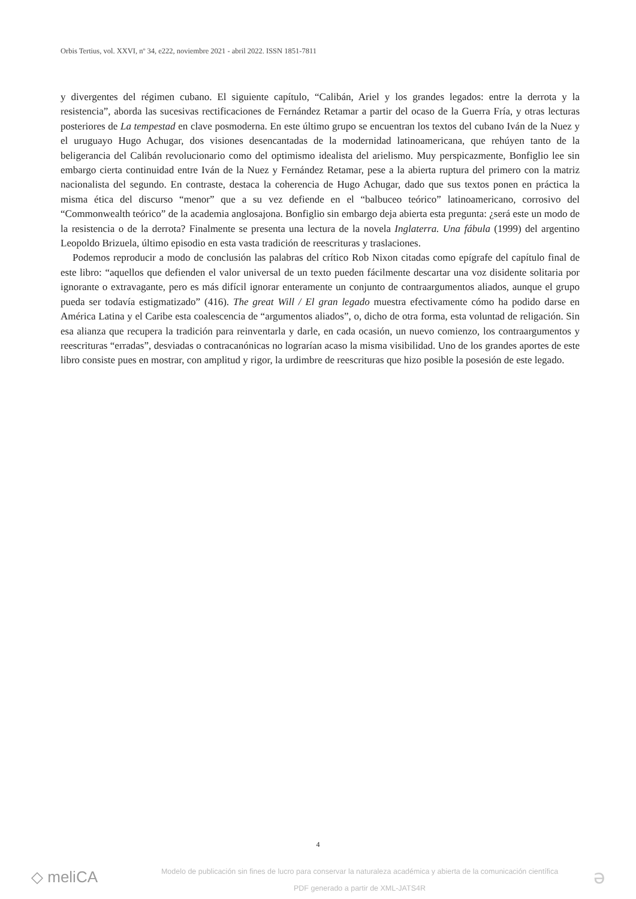Orbis Tertius, vol. XXVI, nº 34, e222, noviembre 2021 - abril 2022. ISSN 1851-7811
y divergentes del régimen cubano. El siguiente capítulo, “Calibán, Ariel y los grandes legados: entre la derrota y la resistencia”, aborda las sucesivas rectificaciones de Fernández Retamar a partir del ocaso de la Guerra Fría, y otras lecturas posteriores de La tempestad en clave posmoderna. En este último grupo se encuentran los textos del cubano Iván de la Nuez y el uruguayo Hugo Achugar, dos visiones desencantadas de la modernidad latinoamericana, que rehúyen tanto de la beligerancia del Calibán revolucionario como del optimismo idealista del arielismo. Muy perspicazmente, Bonfiglio lee sin embargo cierta continuidad entre Iván de la Nuez y Fernández Retamar, pese a la abierta ruptura del primero con la matriz nacionalista del segundo. En contraste, destaca la coherencia de Hugo Achugar, dado que sus textos ponen en práctica la misma ética del discurso “menor” que a su vez defiende en el “balbuceo teórico” latinoamericano, corrosivo del “Commonwealth teórico” de la academia anglosajona. Bonfiglio sin embargo deja abierta esta pregunta: ¿será este un modo de la resistencia o de la derrota? Finalmente se presenta una lectura de la novela Inglaterra. Una fábula (1999) del argentino Leopoldo Brizuela, último episodio en esta vasta tradición de reescrituras y traslaciones.
Podemos reproducir a modo de conclusión las palabras del crítico Rob Nixon citadas como epígrafe del capítulo final de este libro: “aquellos que defienden el valor universal de un texto pueden fácilmente descartar una voz disidente solitaria por ignorante o extravagante, pero es más difícil ignorar enteramente un conjunto de contraargumentos aliados, aunque el grupo pueda ser todavía estigmatizado” (416). The great Will / El gran legado muestra efectivamente cómo ha podido darse en América Latina y el Caribe esta coalescencia de “argumentos aliados”, o, dicho de otra forma, esta voluntad de religación. Sin esa alianza que recupera la tradición para reinventarla y darle, en cada ocasión, un nuevo comienzo, los contraargumentos y reescrituras “erradas”, desviadas o contracanónicas no lograrían acaso la misma visibilidad. Uno de los grandes aportes de este libro consiste pues en mostrar, con amplitud y rigor, la urdimbre de reescrituras que hizo posible la posesión de este legado.
4
◇ meliCA
Modelo de publicación sin fines de lucro para conservar la naturaleza académica y abierta de la comunicación científica
PDF generado a partir de XML-JATS4R
ə